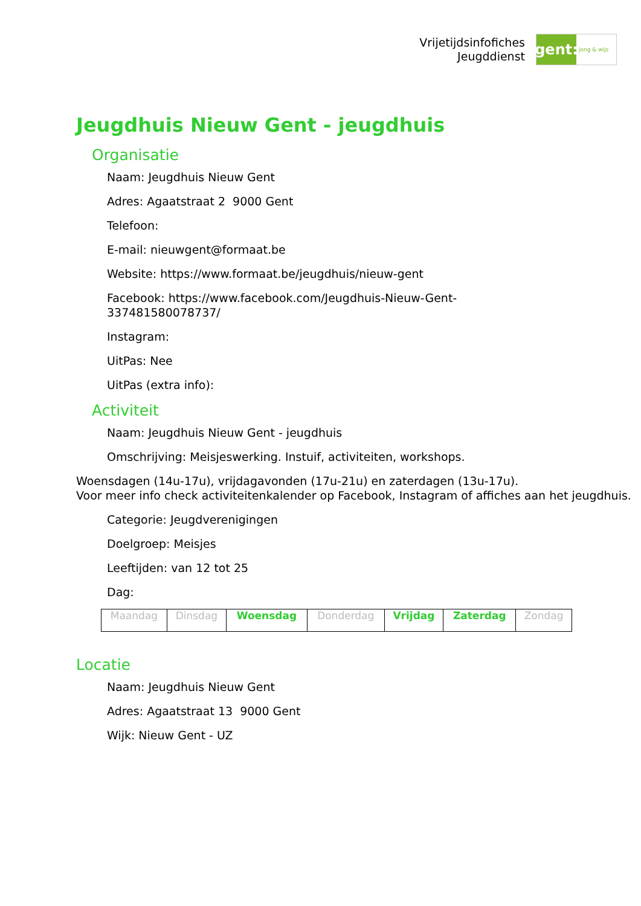Vrijetijdsinfofiches
Jeugddienst
gent:
jong & wijs
Jeugdhuis Nieuw Gent - jeugdhuis
Organisatie
Naam: Jeugdhuis Nieuw Gent
Adres: Agaatstraat 2 9000 Gent
Telefoon:
E-mail: nieuwgent@formaat.be
Website: https://www.formaat.be/jeugdhuis/nieuw-gent
Facebook: https://www.facebook.com/Jeugdhuis-Nieuw-Gent-
337481580078737/
Instagram:
UitPas: Nee
UitPas (extra info):
Activiteit
Naam: Jeugdhuis Nieuw Gent - jeugdhuis
Omschrijving: Meisjeswerking. Instuif, activiteiten, workshops.
Woensdagen (14u-17u), vrijdagavonden (17u-21u) en zaterdagen (13u-17u).
Voor meer info check activiteitenkalender op Facebook, Instagram of affiches aan het jeugdhuis.
Categorie: Jeugdverenigingen
Doelgroep: Meisjes
Leeftijden: van 12 tot 25
Dag:
| Maandag | Dinsdag | Woensdag | Donderdag | Vrijdag | Zaterdag | Zondag |
Locatie
Naam: Jeugdhuis Nieuw Gent
Adres: Agaatstraat 13 9000 Gent
Wijk: Nieuw Gent - UZ